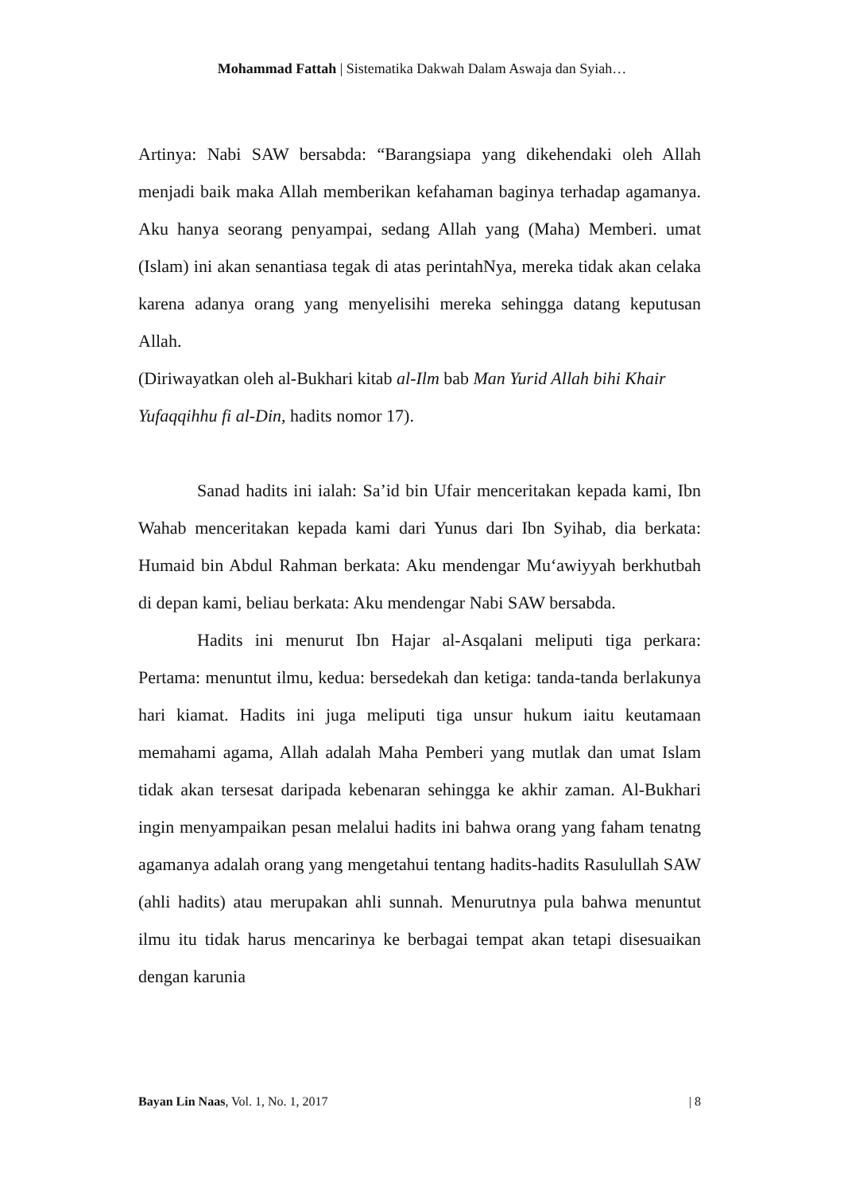Mohammad Fattah | Sistematika Dakwah Dalam Aswaja dan Syiah…
Artinya: Nabi SAW bersabda: “Barangsiapa yang dikehendaki oleh Allah menjadi baik maka Allah memberikan kefahaman baginya terhadap agamanya. Aku hanya seorang penyampai, sedang Allah yang (Maha) Memberi. umat (Islam) ini akan senantiasa tegak di atas perintahNya, mereka tidak akan celaka karena adanya orang yang menyelisihi mereka sehingga datang keputusan Allah.
(Diriwayatkan oleh al-Bukhari kitab al-Ilm bab Man Yurid Allah bihi Khair Yufaqqihhu fi al-Din, hadits nomor 17).
Sanad hadits ini ialah: Sa’id bin Ufair menceritakan kepada kami, Ibn Wahab menceritakan kepada kami dari Yunus dari Ibn Syihab, dia berkata: Humaid bin Abdul Rahman berkata: Aku mendengar Mu‘awiyyah berkhutbah di depan kami, beliau berkata: Aku mendengar Nabi SAW bersabda.
Hadits ini menurut Ibn Hajar al-Asqalani meliputi tiga perkara: Pertama: menuntut ilmu, kedua: bersedekah dan ketiga: tanda-tanda berlakunya hari kiamat. Hadits ini juga meliputi tiga unsur hukum iaitu keutamaan memahami agama, Allah adalah Maha Pemberi yang mutlak dan umat Islam tidak akan tersesat daripada kebenaran sehingga ke akhir zaman. Al-Bukhari ingin menyampaikan pesan melalui hadits ini bahwa orang yang faham tenatng agamanya adalah orang yang mengetahui tentang hadits-hadits Rasulullah SAW (ahli hadits) atau merupakan ahli sunnah. Menurutnya pula bahwa menuntut ilmu itu tidak harus mencarinya ke berbagai tempat akan tetapi disesuaikan dengan karunia
Bayan Lin Naas, Vol. 1, No. 1, 2017 | 8